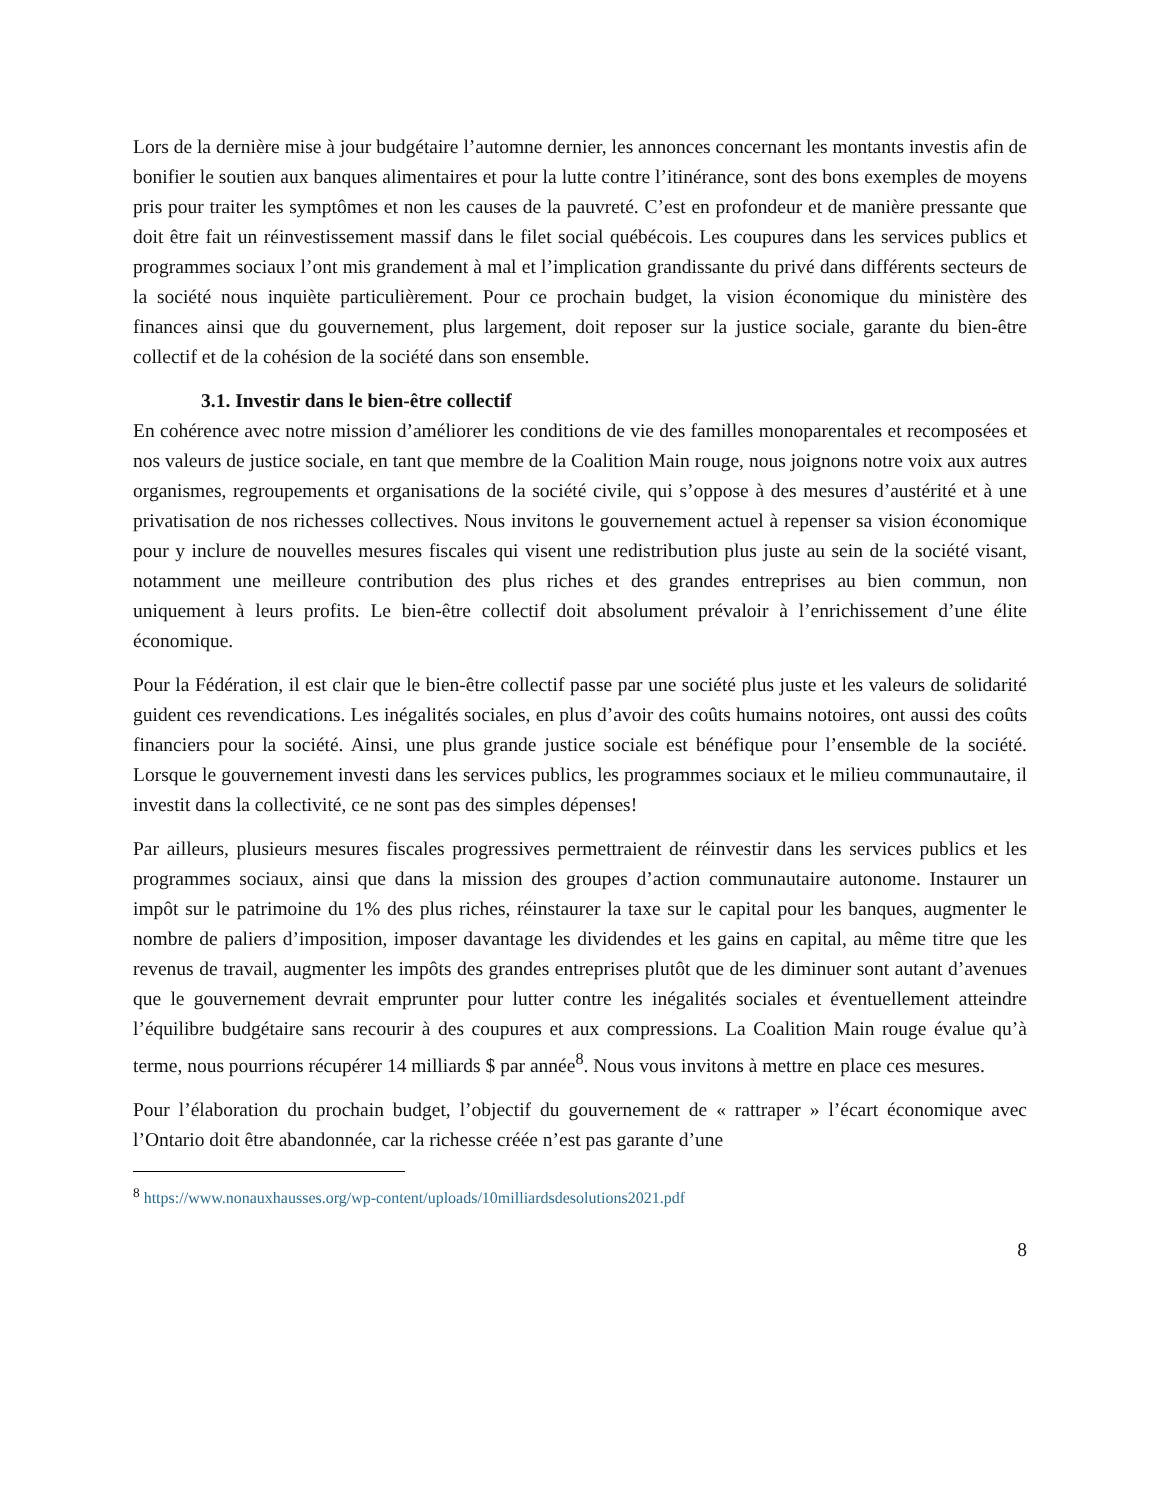Lors de la dernière mise à jour budgétaire l’automne dernier, les annonces concernant les montants investis afin de bonifier le soutien aux banques alimentaires et pour la lutte contre l’itinérance, sont des bons exemples de moyens pris pour traiter les symptômes et non les causes de la pauvreté. C’est en profondeur et de manière pressante que doit être fait un réinvestissement massif dans le filet social québécois. Les coupures dans les services publics et programmes sociaux l’ont mis grandement à mal et l’implication grandissante du privé dans différents secteurs de la société nous inquiète particulièrement. Pour ce prochain budget, la vision économique du ministère des finances ainsi que du gouvernement, plus largement, doit reposer sur la justice sociale, garante du bien-être collectif et de la cohésion de la société dans son ensemble.
3.1. Investir dans le bien-être collectif
En cohérence avec notre mission d’améliorer les conditions de vie des familles monoparentales et recomposées et nos valeurs de justice sociale, en tant que membre de la Coalition Main rouge, nous joignons notre voix aux autres organismes, regroupements et organisations de la société civile, qui s’oppose à des mesures d’austérité et à une privatisation de nos richesses collectives. Nous invitons le gouvernement actuel à repenser sa vision économique pour y inclure de nouvelles mesures fiscales qui visent une redistribution plus juste au sein de la société visant, notamment une meilleure contribution des plus riches et des grandes entreprises au bien commun, non uniquement à leurs profits. Le bien-être collectif doit absolument prévaloir à l’enrichissement d’une élite économique.
Pour la Fédération, il est clair que le bien-être collectif passe par une société plus juste et les valeurs de solidarité guident ces revendications. Les inégalités sociales, en plus d’avoir des coûts humains notoires, ont aussi des coûts financiers pour la société. Ainsi, une plus grande justice sociale est bénéfique pour l’ensemble de la société. Lorsque le gouvernement investi dans les services publics, les programmes sociaux et le milieu communautaire, il investit dans la collectivité, ce ne sont pas des simples dépenses!
Par ailleurs, plusieurs mesures fiscales progressives permettraient de réinvestir dans les services publics et les programmes sociaux, ainsi que dans la mission des groupes d’action communautaire autonome. Instaurer un impôt sur le patrimoine du 1% des plus riches, réinstaurer la taxe sur le capital pour les banques, augmenter le nombre de paliers d’imposition, imposer davantage les dividendes et les gains en capital, au même titre que les revenus de travail, augmenter les impôts des grandes entreprises plutôt que de les diminuer sont autant d’avenues que le gouvernement devrait emprunter pour lutter contre les inégalités sociales et éventuellement atteindre l’équilibre budgétaire sans recourir à des coupures et aux compressions. La Coalition Main rouge évalue qu’à terme, nous pourrions récupérer 14 milliards $ par année<sup>8</sup>. Nous vous invitons à mettre en place ces mesures.
Pour l’élaboration du prochain budget, l’objectif du gouvernement de « rattraper » l’écart économique avec l’Ontario doit être abandonnée, car la richesse créée n’est pas garante d’une
<sup>8</sup> https://www.nonauxhausses.org/wp-content/uploads/10milliardsdesolutions2021.pdf
8